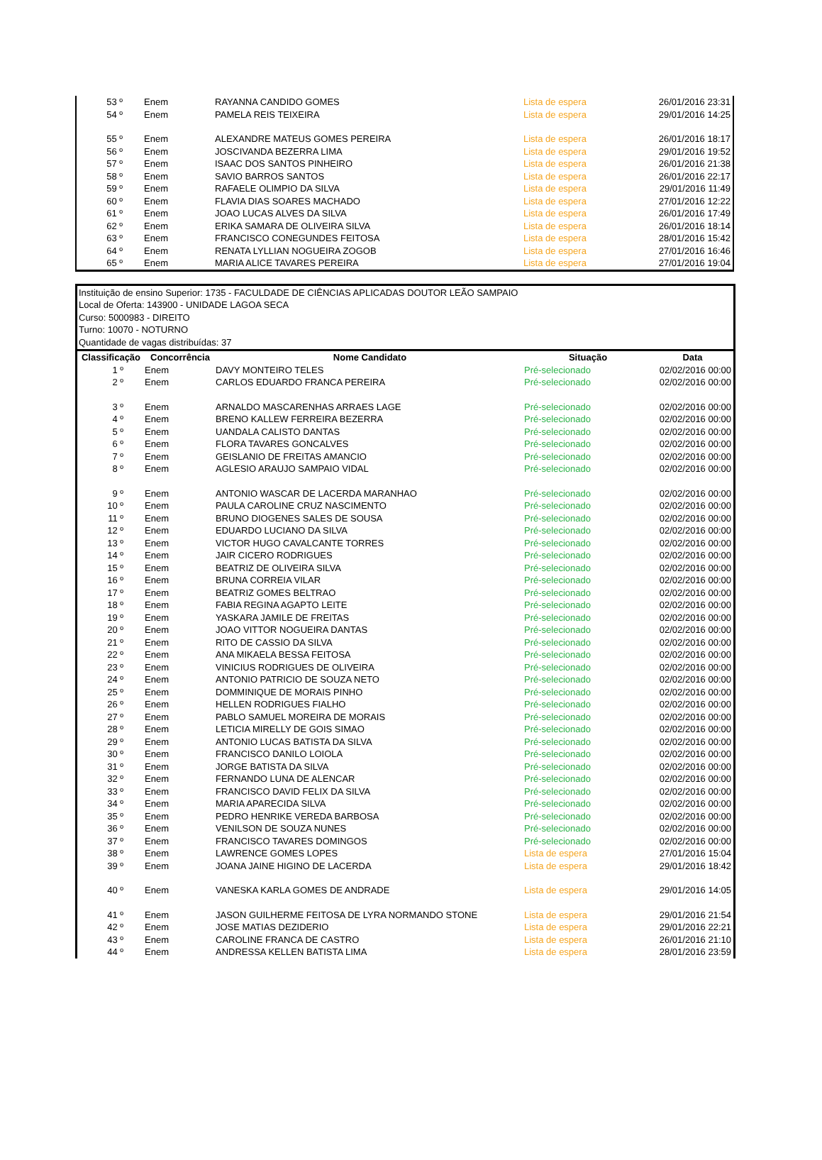| 53 º | Enem | RAYANNA CANDIDO GOMES | Lista de espera | 26/01/2016 23:31 |
| 54 º | Enem | PAMELA REIS TEIXEIRA | Lista de espera | 29/01/2016 14:25 |
| 55 º | Enem | ALEXANDRE MATEUS GOMES PEREIRA | Lista de espera | 26/01/2016 18:17 |
| 56 º | Enem | JOSCIVANDA BEZERRA LIMA | Lista de espera | 29/01/2016 19:52 |
| 57 º | Enem | ISAAC DOS SANTOS PINHEIRO | Lista de espera | 26/01/2016 21:38 |
| 58 º | Enem | SAVIO BARROS SANTOS | Lista de espera | 26/01/2016 22:17 |
| 59 º | Enem | RAFAELE OLIMPIO DA SILVA | Lista de espera | 29/01/2016 11:49 |
| 60 º | Enem | FLAVIA DIAS SOARES MACHADO | Lista de espera | 27/01/2016 12:22 |
| 61 º | Enem | JOAO LUCAS ALVES DA SILVA | Lista de espera | 26/01/2016 17:49 |
| 62 º | Enem | ERIKA SAMARA DE OLIVEIRA SILVA | Lista de espera | 26/01/2016 18:14 |
| 63 º | Enem | FRANCISCO CONEGUNDES FEITOSA | Lista de espera | 28/01/2016 15:42 |
| 64 º | Enem | RENATA LYLLIAN NOGUEIRA ZOGOB | Lista de espera | 27/01/2016 16:46 |
| 65 º | Enem | MARIA ALICE TAVARES PEREIRA | Lista de espera | 27/01/2016 19:04 |
Instituição de ensino Superior: 1735 - FACULDADE DE CIÊNCIAS APLICADAS DOUTOR LEÃO SAMPAIO
Local de Oferta: 143900 - UNIDADE LAGOA SECA
Curso: 5000983 - DIREITO
Turno: 10070 - NOTURNO
Quantidade de vagas distribuídas: 37
| Classificação | Concorrência | Nome Candidato | Situação | Data |
| --- | --- | --- | --- | --- |
| 1 º | Enem | DAVY MONTEIRO TELES | Pré-selecionado | 02/02/2016 00:00 |
| 2 º | Enem | CARLOS EDUARDO FRANCA PEREIRA | Pré-selecionado | 02/02/2016 00:00 |
| 3 º | Enem | ARNALDO MASCARENHAS ARRAES LAGE | Pré-selecionado | 02/02/2016 00:00 |
| 4 º | Enem | BRENO KALLEW FERREIRA BEZERRA | Pré-selecionado | 02/02/2016 00:00 |
| 5 º | Enem | UANDALA CALISTO DANTAS | Pré-selecionado | 02/02/2016 00:00 |
| 6 º | Enem | FLORA TAVARES GONCALVES | Pré-selecionado | 02/02/2016 00:00 |
| 7 º | Enem | GEISLANIO DE FREITAS AMANCIO | Pré-selecionado | 02/02/2016 00:00 |
| 8 º | Enem | AGLESIO ARAUJO SAMPAIO VIDAL | Pré-selecionado | 02/02/2016 00:00 |
| 9 º | Enem | ANTONIO WASCAR DE LACERDA MARANHAO | Pré-selecionado | 02/02/2016 00:00 |
| 10 º | Enem | PAULA CAROLINE CRUZ NASCIMENTO | Pré-selecionado | 02/02/2016 00:00 |
| 11 º | Enem | BRUNO DIOGENES SALES DE SOUSA | Pré-selecionado | 02/02/2016 00:00 |
| 12 º | Enem | EDUARDO LUCIANO DA SILVA | Pré-selecionado | 02/02/2016 00:00 |
| 13 º | Enem | VICTOR HUGO CAVALCANTE TORRES | Pré-selecionado | 02/02/2016 00:00 |
| 14 º | Enem | JAIR CICERO RODRIGUES | Pré-selecionado | 02/02/2016 00:00 |
| 15 º | Enem | BEATRIZ DE OLIVEIRA SILVA | Pré-selecionado | 02/02/2016 00:00 |
| 16 º | Enem | BRUNA CORREIA VILAR | Pré-selecionado | 02/02/2016 00:00 |
| 17 º | Enem | BEATRIZ GOMES BELTRAO | Pré-selecionado | 02/02/2016 00:00 |
| 18 º | Enem | FABIA REGINA AGAPTO LEITE | Pré-selecionado | 02/02/2016 00:00 |
| 19 º | Enem | YASKARA JAMILE DE FREITAS | Pré-selecionado | 02/02/2016 00:00 |
| 20 º | Enem | JOAO VITTOR NOGUEIRA DANTAS | Pré-selecionado | 02/02/2016 00:00 |
| 21 º | Enem | RITO DE CASSIO DA SILVA | Pré-selecionado | 02/02/2016 00:00 |
| 22 º | Enem | ANA MIKAELA BESSA FEITOSA | Pré-selecionado | 02/02/2016 00:00 |
| 23 º | Enem | VINICIUS RODRIGUES DE OLIVEIRA | Pré-selecionado | 02/02/2016 00:00 |
| 24 º | Enem | ANTONIO PATRICIO DE SOUZA NETO | Pré-selecionado | 02/02/2016 00:00 |
| 25 º | Enem | DOMMINIQUE DE MORAIS PINHO | Pré-selecionado | 02/02/2016 00:00 |
| 26 º | Enem | HELLEN RODRIGUES FIALHO | Pré-selecionado | 02/02/2016 00:00 |
| 27 º | Enem | PABLO SAMUEL MOREIRA DE MORAIS | Pré-selecionado | 02/02/2016 00:00 |
| 28 º | Enem | LETICIA MIRELLY DE GOIS SIMAO | Pré-selecionado | 02/02/2016 00:00 |
| 29 º | Enem | ANTONIO LUCAS BATISTA DA SILVA | Pré-selecionado | 02/02/2016 00:00 |
| 30 º | Enem | FRANCISCO DANILO LOIOLA | Pré-selecionado | 02/02/2016 00:00 |
| 31 º | Enem | JORGE BATISTA DA SILVA | Pré-selecionado | 02/02/2016 00:00 |
| 32 º | Enem | FERNANDO LUNA DE ALENCAR | Pré-selecionado | 02/02/2016 00:00 |
| 33 º | Enem | FRANCISCO DAVID FELIX DA SILVA | Pré-selecionado | 02/02/2016 00:00 |
| 34 º | Enem | MARIA APARECIDA SILVA | Pré-selecionado | 02/02/2016 00:00 |
| 35 º | Enem | PEDRO HENRIKE VEREDA BARBOSA | Pré-selecionado | 02/02/2016 00:00 |
| 36 º | Enem | VENILSON DE SOUZA NUNES | Pré-selecionado | 02/02/2016 00:00 |
| 37 º | Enem | FRANCISCO TAVARES DOMINGOS | Pré-selecionado | 02/02/2016 00:00 |
| 38 º | Enem | LAWRENCE GOMES LOPES | Lista de espera | 27/01/2016 15:04 |
| 39 º | Enem | JOANA JAINE HIGINO DE LACERDA | Lista de espera | 29/01/2016 18:42 |
| 40 º | Enem | VANESKA KARLA GOMES DE ANDRADE | Lista de espera | 29/01/2016 14:05 |
| 41 º | Enem | JASON GUILHERME FEITOSA DE LYRA NORMANDO STONE | Lista de espera | 29/01/2016 21:54 |
| 42 º | Enem | JOSE MATIAS DEZIDERIO | Lista de espera | 29/01/2016 22:21 |
| 43 º | Enem | CAROLINE FRANCA DE CASTRO | Lista de espera | 26/01/2016 21:10 |
| 44 º | Enem | ANDRESSA KELLEN BATISTA LIMA | Lista de espera | 28/01/2016 23:59 |